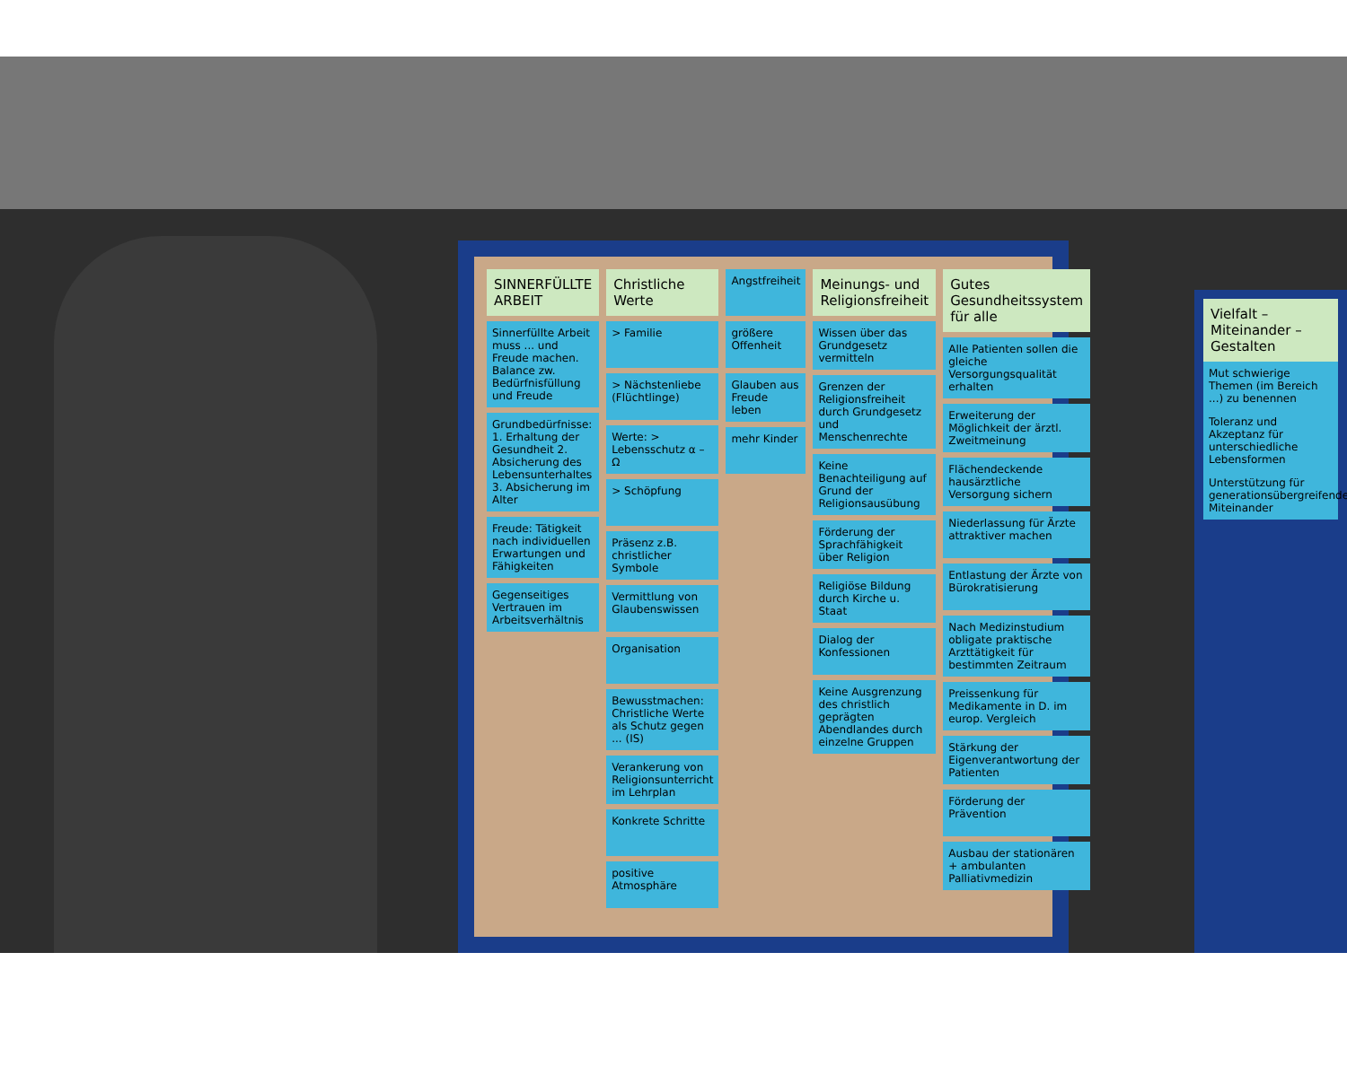SINNERFÜLLTE ARBEIT
Sinnerfüllte Arbeit muss ... und Freude machen. Balance zw. Bedürfnisfüllung und Freude
Grundbedürfnisse: 1. Erhaltung der Gesundheit 2. Absicherung des Lebensunterhaltes 3. Absicherung im Alter
Freude: Tätigkeit nach individuellen Erwartungen und Fähigkeiten
Gegenseitiges Vertrauen im Arbeitsverhältnis
Christliche Werte
> Familie
> Nächstenliebe (Flüchtlinge)
Werte: > Lebensschutz α – Ω
> Schöpfung
Präsenz z.B. christlicher Symbole
Vermittlung von Glaubenswissen
Organisation
Bewusstmachen: Christliche Werte als Schutz gegen ... (IS)
Verankerung von Religionsunterricht im Lehrplan
Konkrete Schritte
positive Atmosphäre
Angstfreiheit
größere Offenheit
Glauben aus Freude leben
mehr Kinder
Meinungs- und Religionsfreiheit
Wissen über das Grundgesetz vermitteln
Grenzen der Religionsfreiheit durch Grundgesetz und Menschenrechte
Keine Benachteiligung auf Grund der Religionsausübung
Förderung der Sprachfähigkeit über Religion
Religiöse Bildung durch Kirche u. Staat
Dialog der Konfessionen
Keine Ausgrenzung des christlich geprägten Abendlandes durch einzelne Gruppen
Gutes Gesundheitssystem für alle
Alle Patienten sollen die gleiche Versorgungsqualität erhalten
Erweiterung der Möglichkeit der ärztl. Zweitmeinung
Flächendeckende hausärztliche Versorgung sichern
Niederlassung für Ärzte attraktiver machen
Entlastung der Ärzte von Bürokratisierung
Nach Medizinstudium obligate praktische Arzttätigkeit für bestimmten Zeitraum
Preissenkung für Medikamente in D. im europ. Vergleich
Stärkung der Eigenverantwortung der Patienten
Förderung der Prävention
Ausbau der stationären + ambulanten Palliativmedizin
Vielfalt – Miteinander – Gestalten
Mut schwierige Themen (im Bereich ...) zu benennen
Toleranz und Akzeptanz für unterschiedliche Lebensformen
Unterstützung für generationsübergreifendes Miteinander